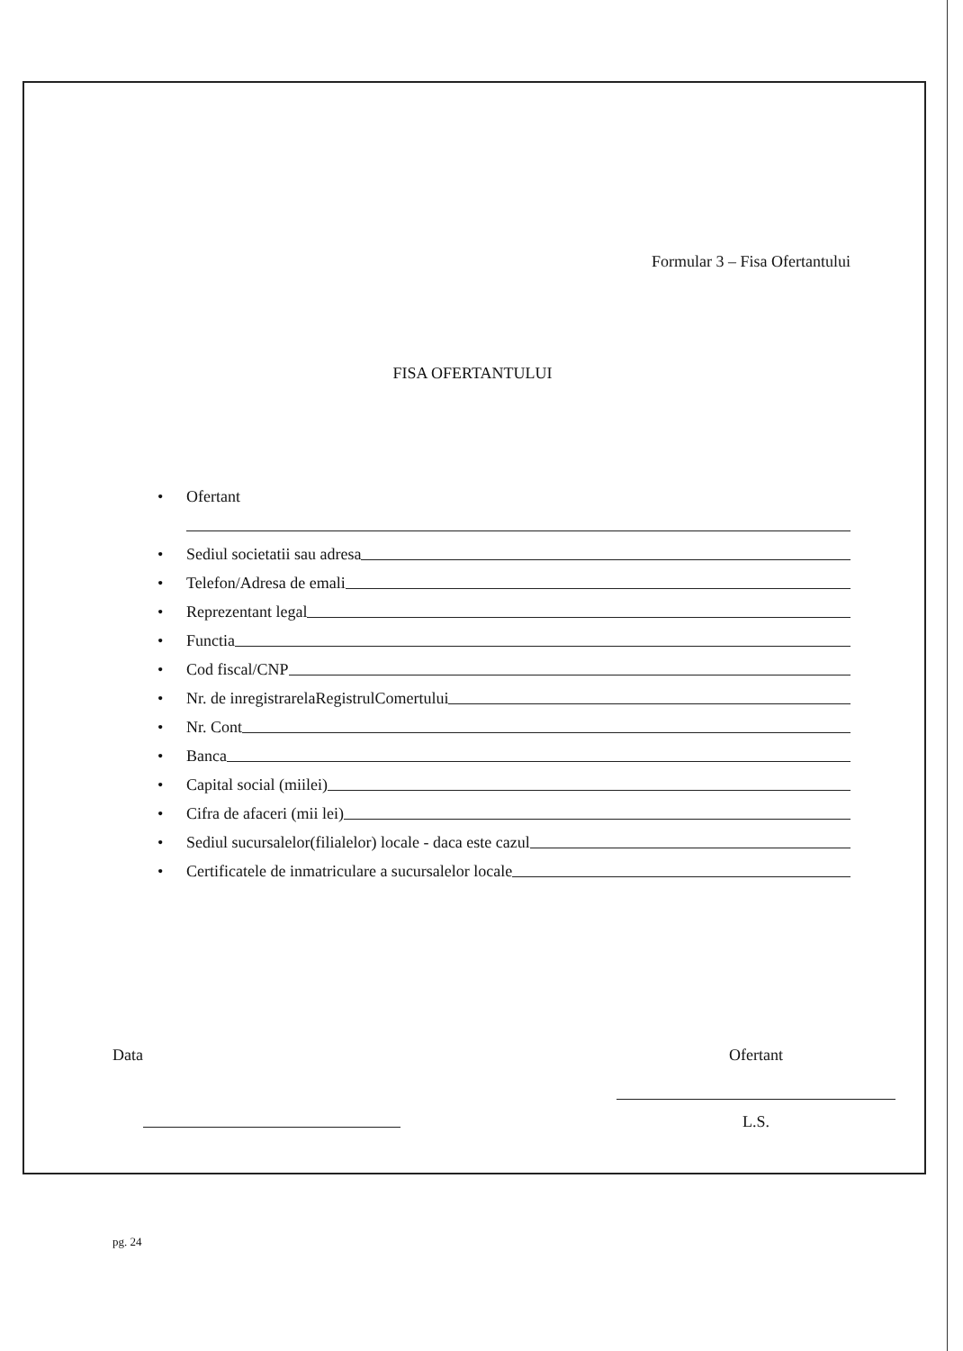Formular 3 – Fisa Ofertantului
FISA OFERTANTULUI
• Ofertant
• Sediul societatii sau adresa
• Telefon/Adresa de emali
• Reprezentant legal
• Functia
• Cod fiscal/CNP
• Nr. de inregistrarelaRegistrulComertului
• Nr. Cont
• Banca
• Capital social (miilei)
• Cifra de afaceri (mii lei)
• Sediul sucursalelor(filialelor) locale - daca este cazul
• Certificatele de inmatriculare a sucursalelor locale
Data Ofertant
L.S.
pg. 24